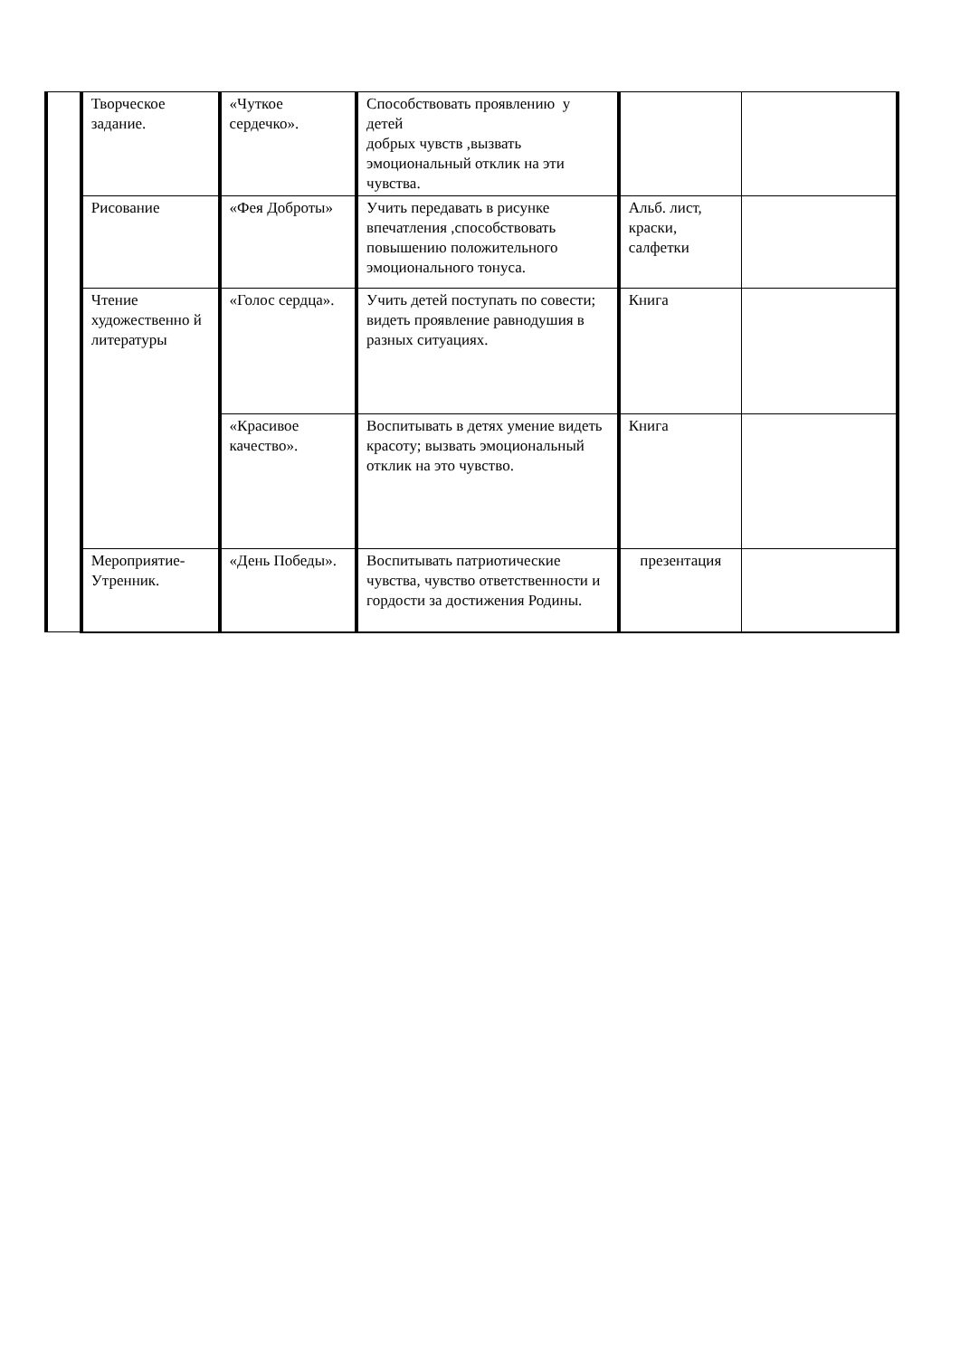| | Творческое задание. | «Чуткое сердечко». | Способствовать проявлению у детей добрых чувств ,вызвать эмоциональный отклик на эти чувства. | | |
| | Рисование | «Фея Доброты» | Учить передавать в рисунке впечатления ,способствовать повышению положительного эмоционального тонуса. | Альб. лист, краски, салфетки | |
| | Чтение художественно й литературы | «Голос сердца». | Учить детей поступать по совести; видеть проявление равнодушия в разных ситуациях. | Книга | |
| | | «Красивое качество». | Воспитывать в детях умение видеть красоту; вызвать эмоциональный отклик на это чувство. | Книга | |
| | Мероприятие-Утренник. | «День Победы». | Воспитывать патриотические чувства, чувство ответственности и гордости за достижения Родины. | презентация | |